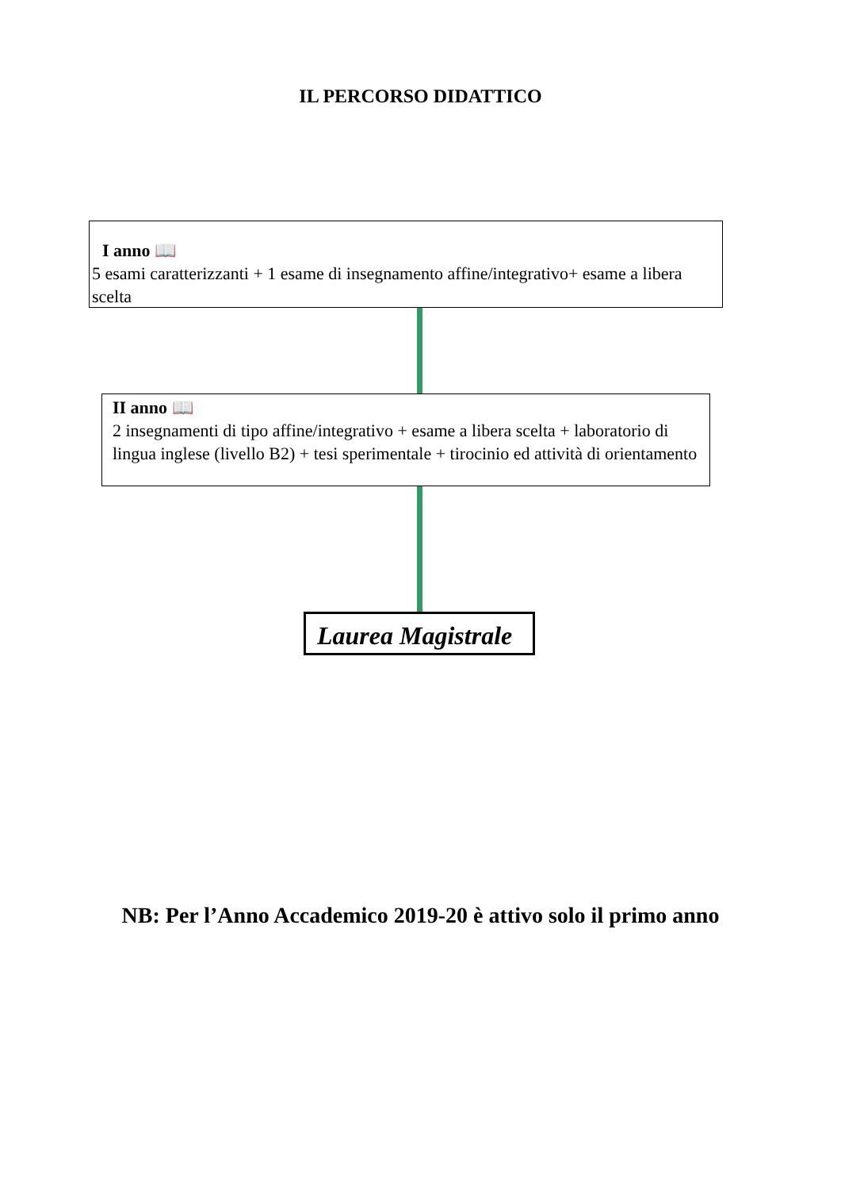IL PERCORSO DIDATTICO
I anno 📖
5 esami caratterizzanti + 1 esame di insegnamento affine/integrativo+ esame a libera scelta
II anno 📖
2 insegnamenti di tipo affine/integrativo + esame a libera scelta + laboratorio di lingua inglese (livello B2) + tesi sperimentale + tirocinio ed attività di orientamento
Laurea Magistrale
NB: Per l’Anno Accademico 2019-20 è attivo solo il primo anno